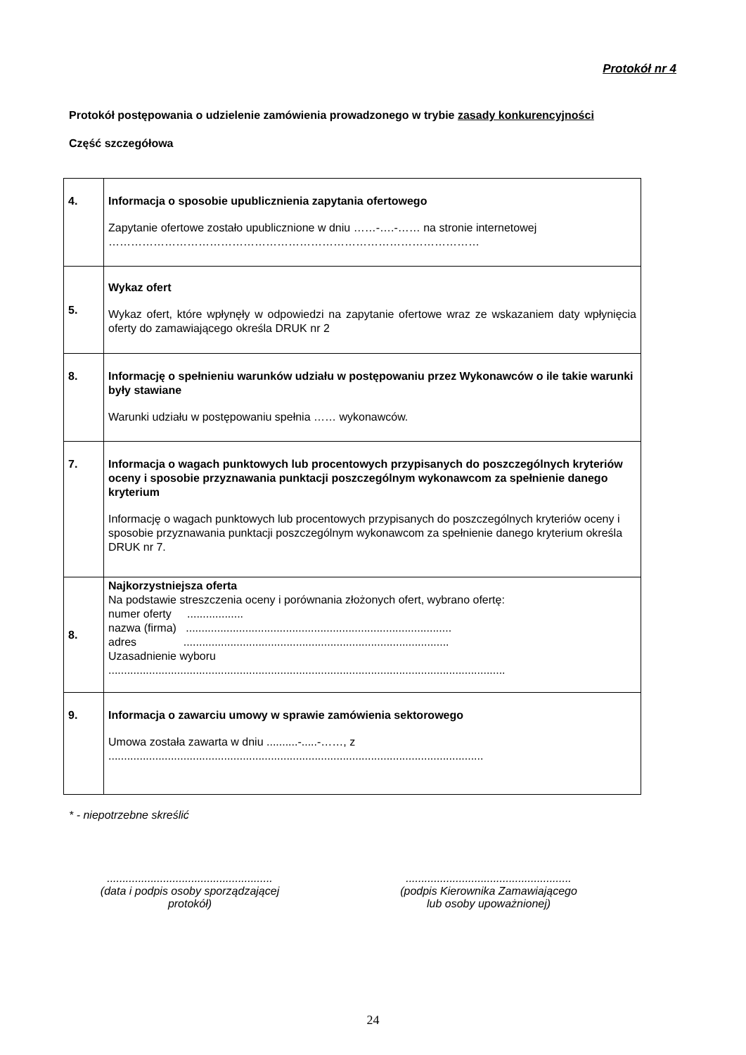Protokół nr 4
Protokół postępowania o udzielenie zamówienia prowadzonego w trybie zasady konkurencyjności
Część szczegółowa
| 4. | Informacja o sposobie upublicznienia zapytania ofertowego Zapytanie ofertowe zostało upublicznione w dniu ……-….-…… na stronie internetowej ……………………………………………………………………………………… |
| 5. | Wykaz ofert Wykaz ofert, które wpłynęły w odpowiedzi na zapytanie ofertowe wraz ze wskazaniem daty wpłynięcia oferty do zamawiającego określa DRUK nr 2 |
| 8. | Informację o spełnieniu warunków udziału w postępowaniu przez Wykonawców o ile takie warunki były stawiane Warunki udziału w postępowaniu spełnia …… wykonawców. |
| 7. | Informacja o wagach punktowych lub procentowych przypisanych do poszczególnych kryteriów oceny i sposobie przyznawania punktacji poszczególnym wykonawcom za spełnienie danego kryterium Informację o wagach punktowych lub procentowych przypisanych do poszczególnych kryteriów oceny i sposobie przyznawania punktacji poszczególnym wykonawcom za spełnienie danego kryterium określa DRUK nr 7. |
| 8. | Najkorzystniejsza oferta Na podstawie streszczenia oceny i porównania złożonych ofert, wybrano ofertę: numer oferty .................. nazwa (firma) ..................................................................................... adres ..................................................................................... Uzasadnienie wyboru ............................................................................................................................... |
| 9. | Informacja o zawarciu umowy w sprawie zamówienia sektorowego Umowa została zawarta w dniu ..........-.....-……, z ........................................................................................................................ |
* - niepotrzebne skreślić
.....................................................
(data i podpis osoby sporządzającej protokół)
.....................................................
(podpis Kierownika Zamawiającego
lub osoby upoważnionej)
24